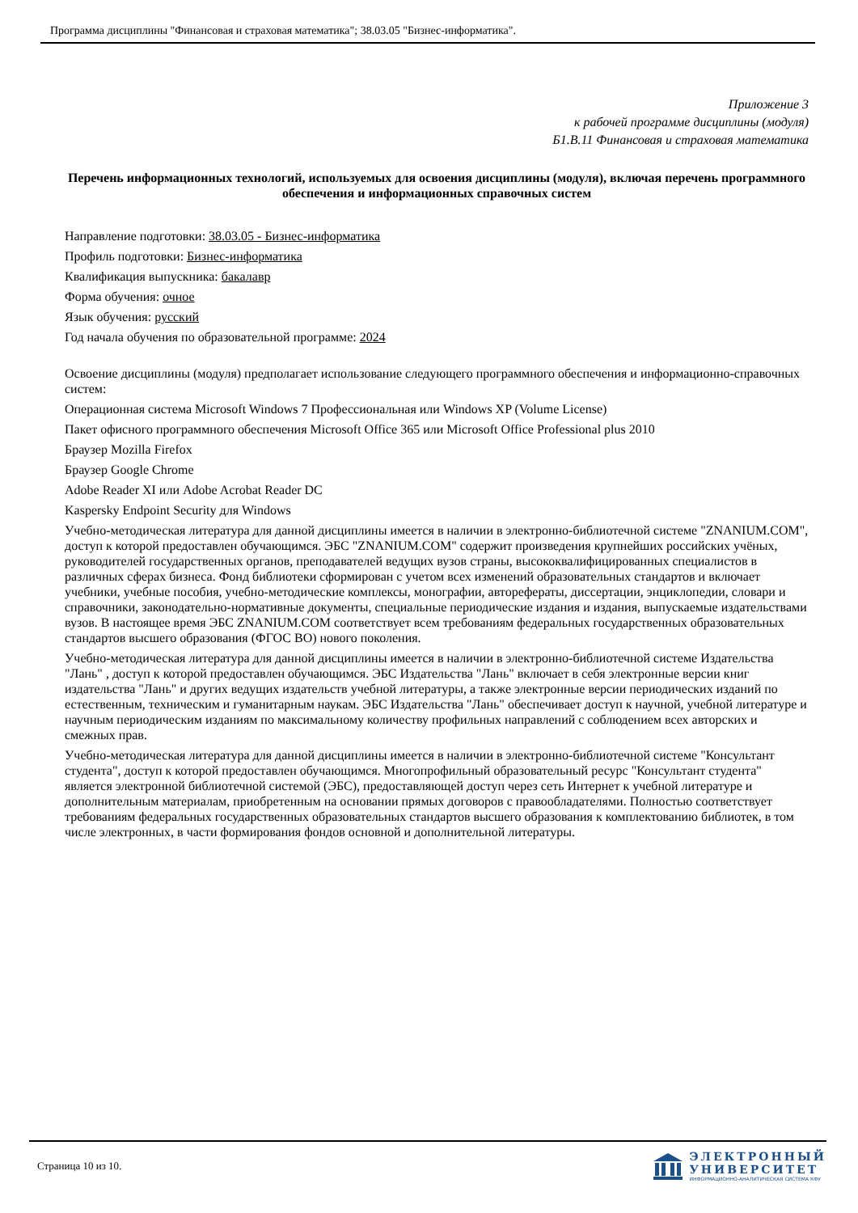Программа дисциплины "Финансовая и страховая математика"; 38.03.05 "Бизнес-информатика".
Приложение 3
к рабочей программе дисциплины (модуля)
Б1.В.11 Финансовая и страховая математика
Перечень информационных технологий, используемых для освоения дисциплины (модуля), включая перечень программного обеспечения и информационных справочных систем
Направление подготовки: 38.03.05 - Бизнес-информатика
Профиль подготовки: Бизнес-информатика
Квалификация выпускника: бакалавр
Форма обучения: очное
Язык обучения: русский
Год начала обучения по образовательной программе: 2024
Освоение дисциплины (модуля) предполагает использование следующего программного обеспечения и информационно-справочных систем:
Операционная система Microsoft Windows 7 Профессиональная или Windows XP (Volume License)
Пакет офисного программного обеспечения Microsoft Office 365 или Microsoft Office Professional plus 2010
Браузер Mozilla Firefox
Браузер Google Chrome
Adobe Reader XI или Adobe Acrobat Reader DC
Kaspersky Endpoint Security для Windows
Учебно-методическая литература для данной дисциплины имеется в наличии в электронно-библиотечной системе "ZNANIUM.COM", доступ к которой предоставлен обучающимся. ЭБС "ZNANIUM.COM" содержит произведения крупнейших российских учёных, руководителей государственных органов, преподавателей ведущих вузов страны, высококвалифицированных специалистов в различных сферах бизнеса. Фонд библиотеки сформирован с учетом всех изменений образовательных стандартов и включает учебники, учебные пособия, учебно-методические комплексы, монографии, авторефераты, диссертации, энциклопедии, словари и справочники, законодательно-нормативные документы, специальные периодические издания и издания, выпускаемые издательствами вузов. В настоящее время ЭБС ZNANIUM.COM соответствует всем требованиям федеральных государственных образовательных стандартов высшего образования (ФГОС ВО) нового поколения.
Учебно-методическая литература для данной дисциплины имеется в наличии в электронно-библиотечной системе Издательства "Лань" , доступ к которой предоставлен обучающимся. ЭБС Издательства "Лань" включает в себя электронные версии книг издательства "Лань" и других ведущих издательств учебной литературы, а также электронные версии периодических изданий по естественным, техническим и гуманитарным наукам. ЭБС Издательства "Лань" обеспечивает доступ к научной, учебной литературе и научным периодическим изданиям по максимальному количеству профильных направлений с соблюдением всех авторских и смежных прав.
Учебно-методическая литература для данной дисциплины имеется в наличии в электронно-библиотечной системе "Консультант студента", доступ к которой предоставлен обучающимся. Многопрофильный образовательный ресурс "Консультант студента" является электронной библиотечной системой (ЭБС), предоставляющей доступ через сеть Интернет к учебной литературе и дополнительным материалам, приобретенным на основании прямых договоров с правообладателями. Полностью соответствует требованиям федеральных государственных образовательных стандартов высшего образования к комплектованию библиотек, в том числе электронных, в части формирования фондов основной и дополнительной литературы.
Страница 10 из 10.
ЭЛЕКТРОННЫЙ
УНИВЕРСИТЕТ
ИНФОРМАЦИОННО-АНАЛИТИЧЕСКАЯ СИСТЕМА КФУ